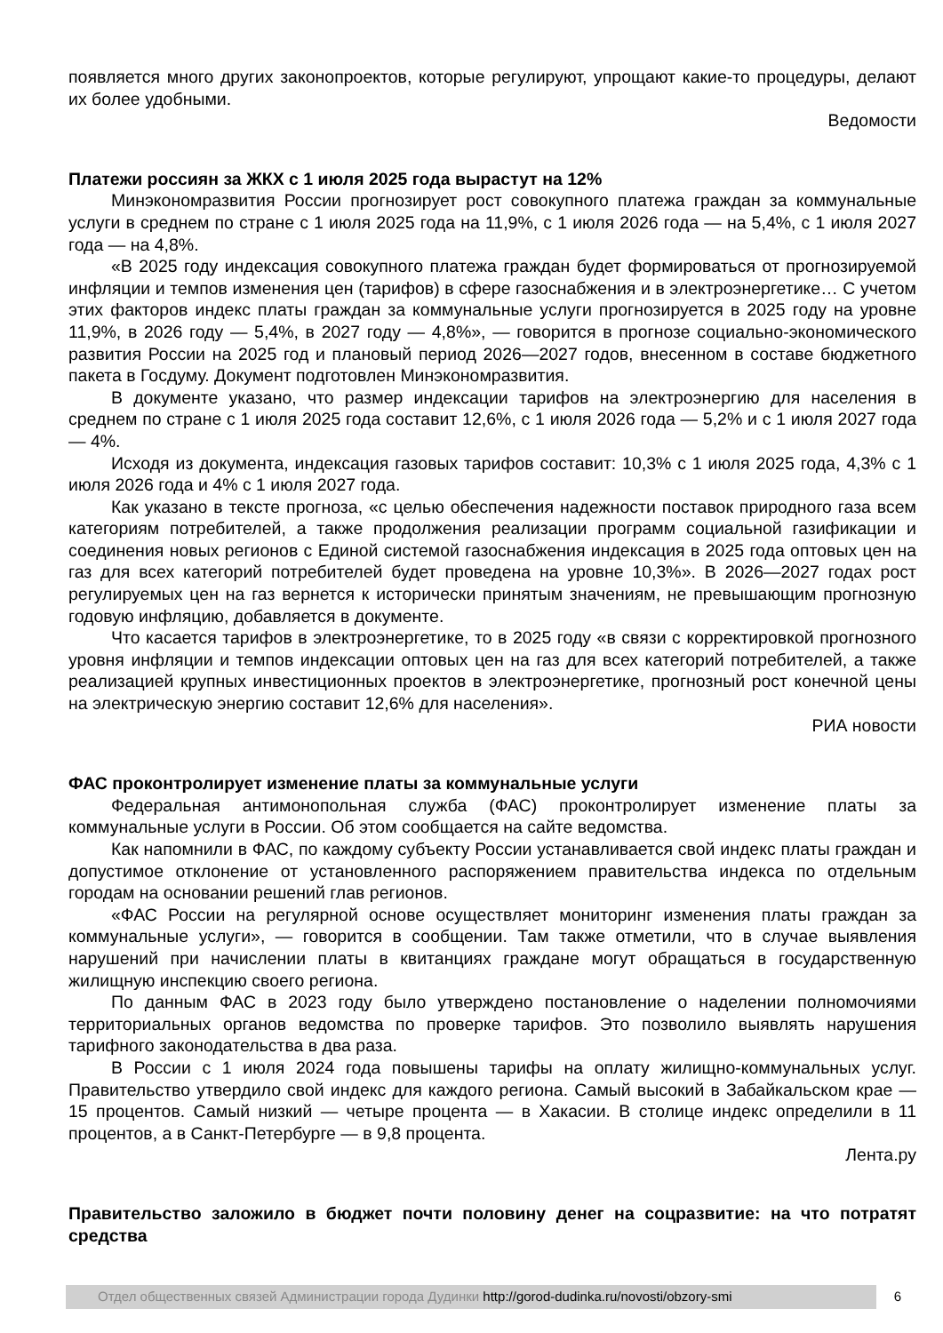появляется много других законопроектов, которые регулируют, упрощают какие-то процедуры, делают их более удобными.
Ведомости
Платежи россиян за ЖКХ с 1 июля 2025 года вырастут на 12%
Минэкономразвития России прогнозирует рост совокупного платежа граждан за коммунальные услуги в среднем по стране с 1 июля 2025 года на 11,9%, с 1 июля 2026 года — на 5,4%, с 1 июля 2027 года — на 4,8%.
«В 2025 году индексация совокупного платежа граждан будет формироваться от прогнозируемой инфляции и темпов изменения цен (тарифов) в сфере газоснабжения и в электроэнергетике… С учетом этих факторов индекс платы граждан за коммунальные услуги прогнозируется в 2025 году на уровне 11,9%, в 2026 году — 5,4%, в 2027 году — 4,8%», — говорится в прогнозе социально-экономического развития России на 2025 год и плановый период 2026—2027 годов, внесенном в составе бюджетного пакета в Госдуму. Документ подготовлен Минэкономразвития.
В документе указано, что размер индексации тарифов на электроэнергию для населения в среднем по стране с 1 июля 2025 года составит 12,6%, с 1 июля 2026 года — 5,2% и с 1 июля 2027 года — 4%.
Исходя из документа, индексация газовых тарифов составит: 10,3% с 1 июля 2025 года, 4,3% с 1 июля 2026 года и 4% с 1 июля 2027 года.
Как указано в тексте прогноза, «с целью обеспечения надежности поставок природного газа всем категориям потребителей, а также продолжения реализации программ социальной газификации и соединения новых регионов с Единой системой газоснабжения индексация в 2025 года оптовых цен на газ для всех категорий потребителей будет проведена на уровне 10,3%». В 2026—2027 годах рост регулируемых цен на газ вернется к исторически принятым значениям, не превышающим прогнозную годовую инфляцию, добавляется в документе.
Что касается тарифов в электроэнергетике, то в 2025 году «в связи с корректировкой прогнозного уровня инфляции и темпов индексации оптовых цен на газ для всех категорий потребителей, а также реализацией крупных инвестиционных проектов в электроэнергетике, прогнозный рост конечной цены на электрическую энергию составит 12,6% для населения».
РИА новости
ФАС проконтролирует изменение платы за коммунальные услуги
Федеральная антимонопольная служба (ФАС) проконтролирует изменение платы за коммунальные услуги в России. Об этом сообщается на сайте ведомства.
Как напомнили в ФАС, по каждому субъекту России устанавливается свой индекс платы граждан и допустимое отклонение от установленного распоряжением правительства индекса по отдельным городам на основании решений глав регионов.
«ФАС России на регулярной основе осуществляет мониторинг изменения платы граждан за коммунальные услуги», — говорится в сообщении. Там также отметили, что в случае выявления нарушений при начислении платы в квитанциях граждане могут обращаться в государственную жилищную инспекцию своего региона.
По данным ФАС в 2023 году было утверждено постановление о наделении полномочиями территориальных органов ведомства по проверке тарифов. Это позволило выявлять нарушения тарифного законодательства в два раза.
В России с 1 июля 2024 года повышены тарифы на оплату жилищно-коммунальных услуг. Правительство утвердило свой индекс для каждого региона. Самый высокий в Забайкальском крае — 15 процентов. Самый низкий — четыре процента — в Хакасии. В столице индекс определили в 11 процентов, а в Санкт-Петербурге — в 9,8 процента.
Лента.ру
Правительство заложило в бюджет почти половину денег на соцразвитие: на что потратят средства
Отдел общественных связей Администрации города Дудинки http://gorod-dudinka.ru/novosti/obzory-smi 6